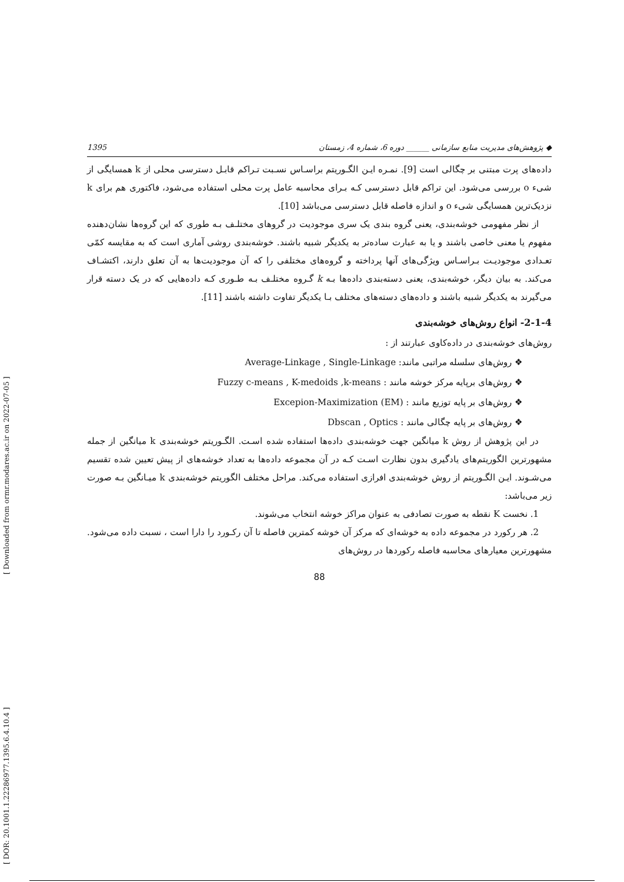[ DOR: 20.1001.1.22286977.1395.6.4.10.4 ] [ Downloaded from ormr.modares.ac.ir on 2022-07-05 ]
◆ پژوهش‌های مدیریت منابع سازمانی ______ دوره 6، شماره 4، زمستان 1395
داده‌های پرت مبتنی بر چگالی است [9]. نمـره ایـن الگـوریتم براسـاس نسـبت تـراکم قابـل دسترسی محلی از k همسایگی از شیء o بررسی می‌شود. این تراکم قابل دسترسی کـه بـرای محاسبه عامل پرت محلی استفاده می‌شود، فاکتوری هم برای k نزدیک‌ترین همسایگی شیء o و اندازه فاصله قابل دسترسی می‌باشد [10].
از نظر مفهومی خوشه‌بندی، یعنی گروه بندی یک سری موجودیت در گروهای مختلـف بـه طوری که این گروه‌ها نشان‌دهنده مفهوم یا معنی خاصی باشند و یا به عبارت ساده‌تر به یکدیگر شبیه باشند. خوشه‌بندی روشی آماری است که به مقایسه کمّی تعـدادی موجودیـت بـراسـاس ویژگی‌های آنها پرداخته و گروه‌های مختلفی را که آن موجودیت‌ها به آن تعلق دارند، اکتشـاف می‌کند. به بیان دیگر، خوشه‌بندی، یعنی دسته‌بندی داده‌ها بـه k گـروه مختلـف بـه طـوری کـه داده‌هایی که در یک دسته قرار می‌گیرند به یکدیگر شبیه باشند و داده‌های دسته‌های مختلف بـا یکدیگر تفاوت داشته باشند [11].
2-1-4- انواع روش‌های خوشه‌بندی
روش‌های خوشه‌بندی در داده‌کاوی عبارتند از :
❖ روش‌های سلسله مراتبی مانند: Average-Linkage , Single-Linkage
❖ روش‌های برپایه مرکز خوشه مانند : Fuzzy c-means , K-medoids ,k-means
❖ روش‌های بر پایه توزیع مانند : Excepion-Maximization (EM)
❖ روش‌های بر پایه چگالی مانند : Dbscan , Optics
در این پژوهش از روش k میانگین جهت خوشه‌بندی داده‌ها استفاده شده اسـت. الگـوریتم خوشه‌بندی k میانگین از جمله مشهورترین الگوریتم‌های یادگیری بدون نظارت اسـت کـه در آن مجموعه داده‌ها به تعداد خوشه‌های از پیش تعیین شده تقسیم می‌شـوند. ایـن الگـوریتم از روش خوشه‌بندی افرازی استفاده می‌کند. مراحل مختلف الگوریتم خوشه‌بندی k میـانگین بـه صورت زیر می‌باشد:
1. نخست K نقطه به صورت تصادفی به عنوان مراکز خوشه انتخاب می‌شوند.
2. هر رکورد در مجموعه داده به خوشه‌ای که مرکز آن خوشه کمترین فاصله تا آن رکـورد را دارا است ، نسبت داده می‌شود. مشهورترین معیارهای محاسبه فاصله رکوردها در روش‌های
88